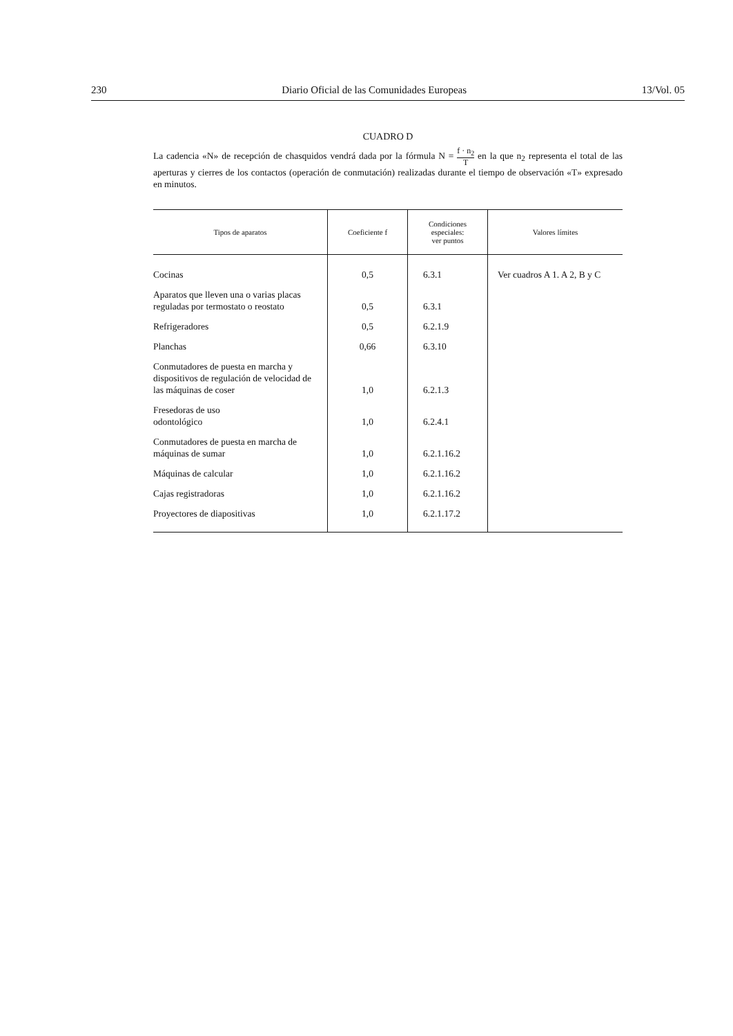230 Diario Oficial de las Comunidades Europeas 13/Vol. 05
CUADRO D
La cadencia «N» de recepción de chasquidos vendrá dada por la fórmula N = f · n<sub>2</sub> T en la que n<sub>2</sub> representa el total de las aperturas y cierres de los contactos (operación de conmutación) realizadas durante el tiempo de observación «T» expresado en minutos.
| Tipos de aparatos | Coeficiente f | Condiciones especiales: ver puntos | Valores límites |
| --- | --- | --- | --- |
| Cocinas | 0,5 | 6.3.1 | Ver cuadros A 1. A 2, B y C |
| Aparatos que lleven una o varias placas reguladas por termostato o reostato | 0,5 | 6.3.1 | |
| Refrigeradores | 0,5 | 6.2.1.9 | |
| Planchas | 0,66 | 6.3.10 | |
| Conmutadores de puesta en marcha y dispositivos de regulación de velocidad de las máquinas de coser | 1,0 | 6.2.1.3 | |
| Fresedoras de uso odontológico | 1,0 | 6.2.4.1 | |
| Conmutadores de puesta en marcha de máquinas de sumar | 1,0 | 6.2.1.16.2 | |
| Máquinas de calcular | 1,0 | 6.2.1.16.2 | |
| Cajas registradoras | 1,0 | 6.2.1.16.2 | |
| Proyectores de diapositivas | 1,0 | 6.2.1.17.2 | |